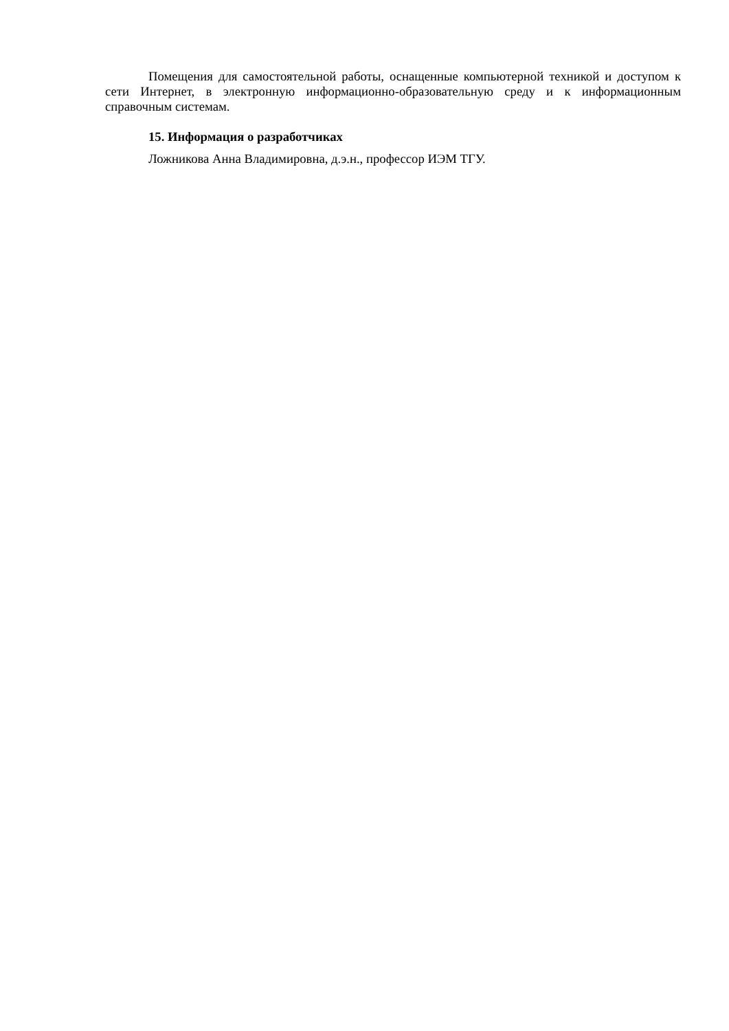Помещения для самостоятельной работы, оснащенные компьютерной техникой и доступом к сети Интернет, в электронную информационно-образовательную среду и к информационным справочным системам.
15. Информация о разработчиках
Ложникова Анна Владимировна, д.э.н., профессор ИЭМ ТГУ.